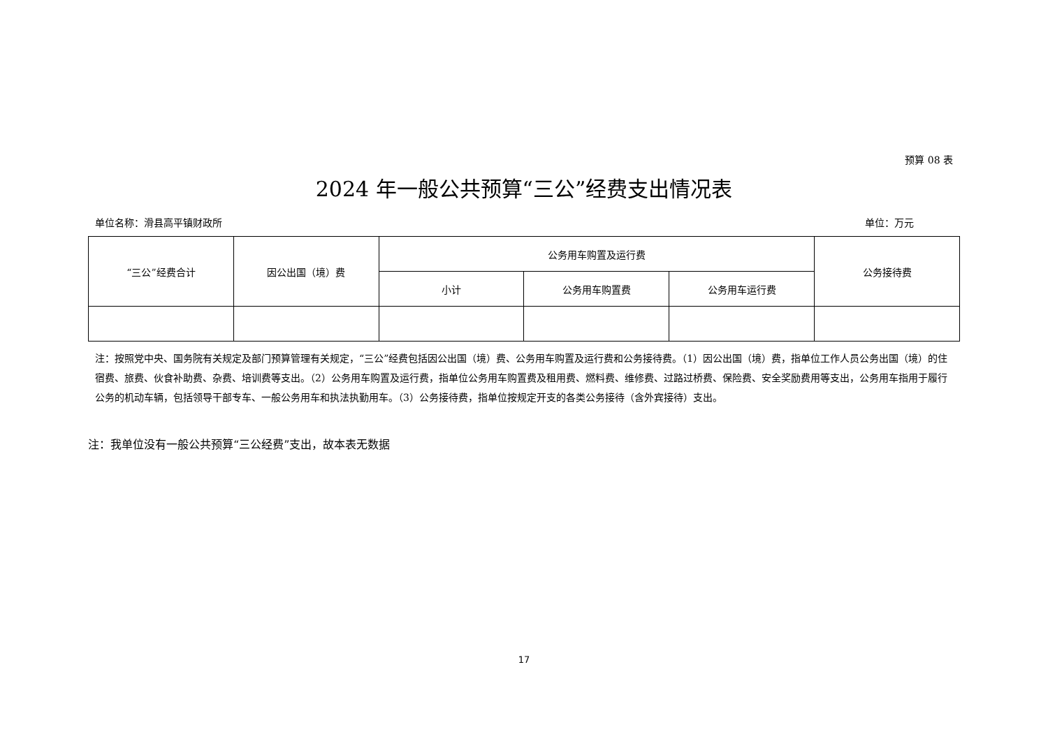预算 08 表
2024 年一般公共预算“三公”经费支出情况表
单位名称：滑县高平镇财政所 单位：万元
| “三公”经费合计 | 因公出国（境）费 | 公务用车购置及运行费 | | | 公务接待费 |
| --- | --- | --- | --- | --- | --- |
| | | 小计 | 公务用车购置费 | 公务用车运行费 | |
注：按照党中央、国务院有关规定及部门预算管理有关规定，“三公”经费包括因公出国（境）费、公务用车购置及运行费和公务接待费。（1）因公出国（境）费，指单位工作人员公务出国（境）的住宿费、旅费、伙食补助费、杂费、培训费等支出。（2）公务用车购置及运行费，指单位公务用车购置费及租用费、燃料费、维修费、过路过桥费、保险费、安全奖励费用等支出，公务用车指用于履行公务的机动车辆，包括领导干部专车、一般公务用车和执法执勤用车。（3）公务接待费，指单位按规定开支的各类公务接待（含外宾接待）支出。
注：我单位没有一般公共预算“三公经费”支出，故本表无数据
17